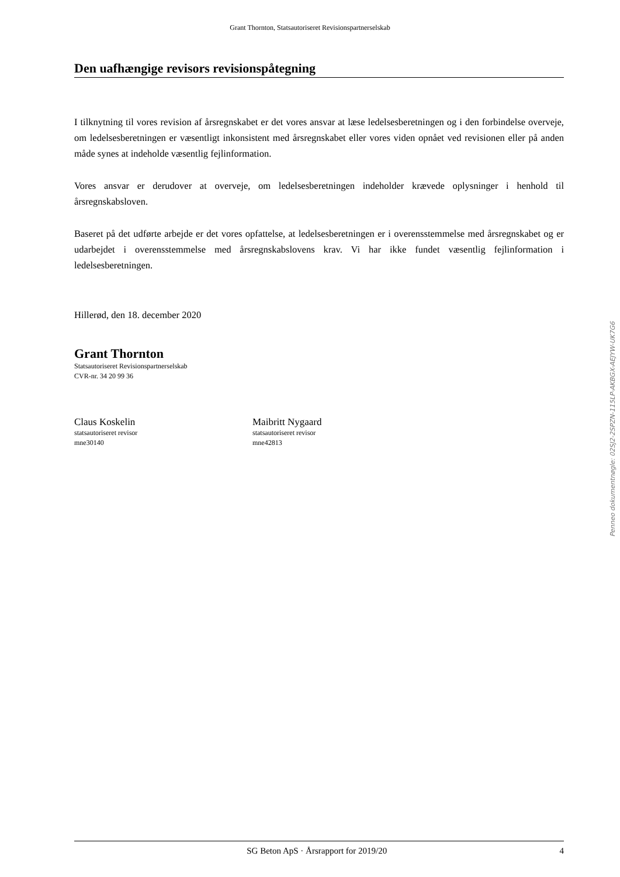Grant Thornton, Statsautoriseret Revisionspartnerselskab
Den uafhængige revisors revisionspåtegning
I tilknytning til vores revision af årsregnskabet er det vores ansvar at læse ledelsesberetningen og i den forbindelse overveje, om ledelsesberetningen er væsentligt inkonsistent med årsregnskabet eller vores viden opnået ved revisionen eller på anden måde synes at indeholde væsentlig fejlinformation.
Vores ansvar er derudover at overveje, om ledelsesberetningen indeholder krævede oplysninger i henhold til årsregnskabsloven.
Baseret på det udførte arbejde er det vores opfattelse, at ledelsesberetningen er i overensstemmelse med årsregnskabet og er udarbejdet i overensstemmelse med årsregnskabslovens krav. Vi har ikke fundet væsentlig fejlinformation i ledelsesberetningen.
Hillerød, den 18. december 2020
Grant Thornton
Statsautoriseret Revisionspartnerselskab
CVR-nr. 34 20 99 36
Claus Koskelin
statsautoriseret revisor
mne30140
Maibritt Nygaard
statsautoriseret revisor
mne42813
Penneo dokumentnøgle: 02SJ2-2SPZN-115LP-AKBGX-AEJYW-UK7G6
SG Beton ApS · Årsrapport for 2019/20 4